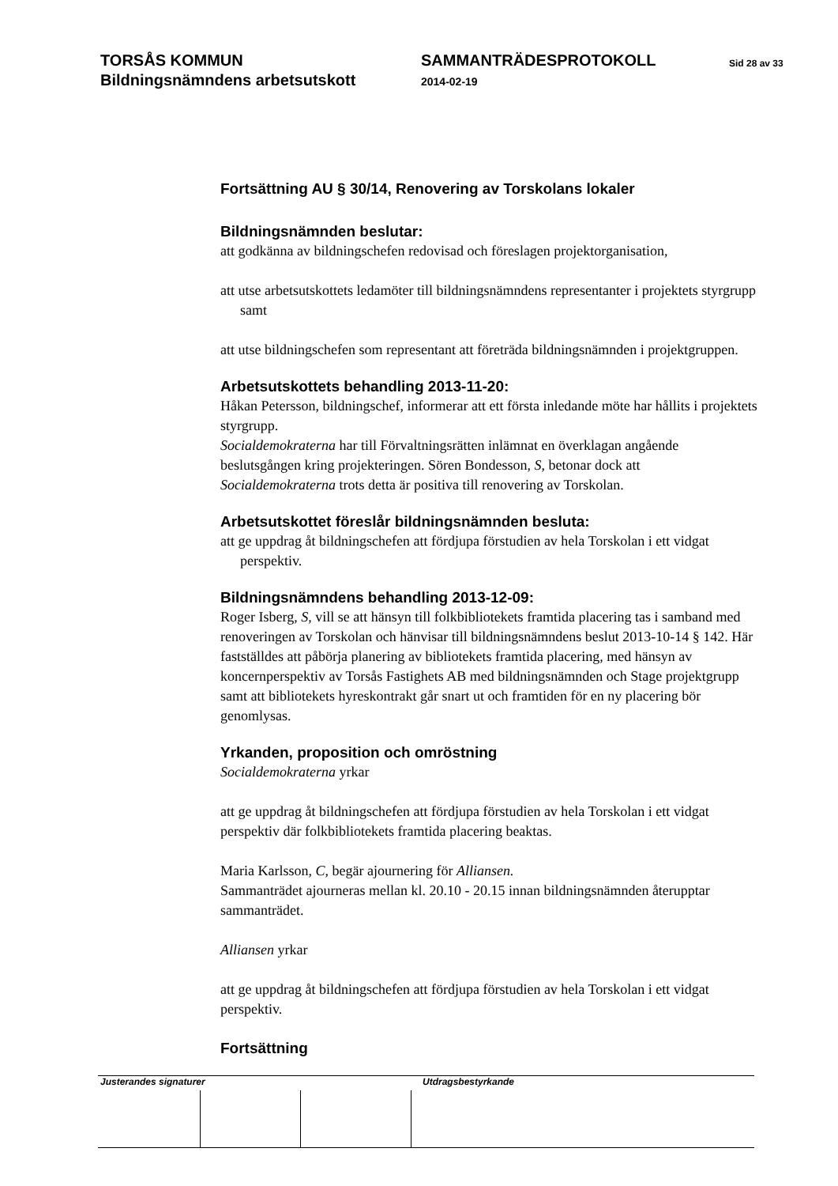TORSÅS KOMMUN
Bildningsnämndens arbetsutskott
SAMMANTRÄDESPROTOKOLL
2014-02-19
Sid 28 av 33
Fortsättning AU § 30/14, Renovering av Torskolans lokaler
Bildningsnämnden beslutar:
att godkänna av bildningschefen redovisad och föreslagen projektorganisation,
att utse arbetsutskottets ledamöter till bildningsnämndens representanter i projektets styrgrupp samt
att utse bildningschefen som representant att företräda bildningsnämnden i projektgruppen.
Arbetsutskottets behandling 2013-11-20:
Håkan Petersson, bildningschef, informerar att ett första inledande möte har hållits i projektets styrgrupp.
Socialdemokraterna har till Förvaltningsrätten inlämnat en överklagan angående beslutsgången kring projekteringen. Sören Bondesson, S, betonar dock att Socialdemokraterna trots detta är positiva till renovering av Torskolan.
Arbetsutskottet föreslår bildningsnämnden besluta:
att ge uppdrag åt bildningschefen att fördjupa förstudien av hela Torskolan i ett vidgat perspektiv.
Bildningsnämndens behandling 2013-12-09:
Roger Isberg, S, vill se att hänsyn till folkbibliotekets framtida placering tas i samband med renoveringen av Torskolan och hänvisar till bildningsnämndens beslut 2013-10-14 § 142. Här fastställdes att påbörja planering av bibliotekets framtida placering, med hänsyn av koncernperspektiv av Torsås Fastighets AB med bildningsnämnden och Stage projektgrupp samt att bibliotekets hyreskontrakt går snart ut och framtiden för en ny placering bör genomlysas.
Yrkanden, proposition och omröstning
Socialdemokraterna yrkar
att ge uppdrag åt bildningschefen att fördjupa förstudien av hela Torskolan i ett vidgat perspektiv där folkbibliotekets framtida placering beaktas.
Maria Karlsson, C, begär ajournering för Alliansen.
Sammanträdet ajourneras mellan kl. 20.10 - 20.15 innan bildningsnämnden återupptar sammanträdet.
Alliansen yrkar
att ge uppdrag åt bildningschefen att fördjupa förstudien av hela Torskolan i ett vidgat perspektiv.
Fortsättning
Justerandes signaturer Utdragsbestyrkande